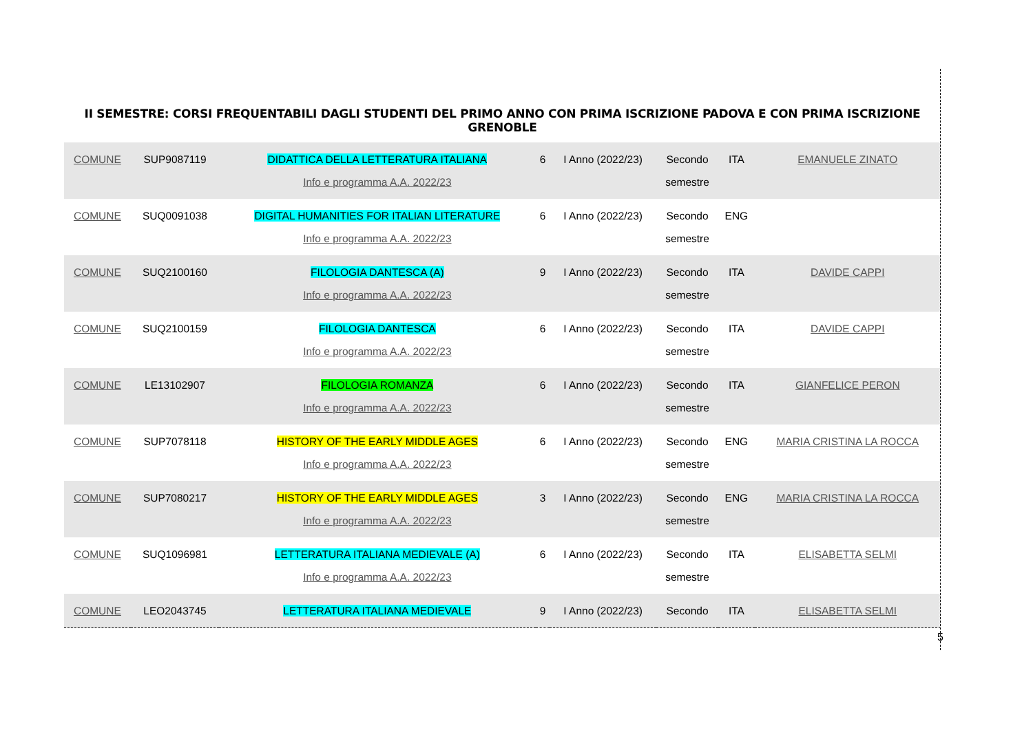II SEMESTRE: CORSI FREQUENTABILI DAGLI STUDENTI DEL PRIMO ANNO CON PRIMA ISCRIZIONE PADOVA E CON PRIMA ISCRIZIONE GRENOBLE
| COMUNE | SUP9087119 | DIDATTICA DELLA LETTERATURA ITALIANA Info e programma A.A. 2022/23 | 6 | I Anno (2022/23) | Secondo semestre | ITA | EMANUELE ZINATO |
| COMUNE | SUQ0091038 | DIGITAL HUMANITIES FOR ITALIAN LITERATURE Info e programma A.A. 2022/23 | 6 | I Anno (2022/23) | Secondo semestre | ENG | |
| COMUNE | SUQ2100160 | FILOLOGIA DANTESCA (A) Info e programma A.A. 2022/23 | 9 | I Anno (2022/23) | Secondo semestre | ITA | DAVIDE CAPPI |
| COMUNE | SUQ2100159 | FILOLOGIA DANTESCA Info e programma A.A. 2022/23 | 6 | I Anno (2022/23) | Secondo semestre | ITA | DAVIDE CAPPI |
| COMUNE | LE13102907 | FILOLOGIA ROMANZA Info e programma A.A. 2022/23 | 6 | I Anno (2022/23) | Secondo semestre | ITA | GIANFELICE PERON |
| COMUNE | SUP7078118 | HISTORY OF THE EARLY MIDDLE AGES Info e programma A.A. 2022/23 | 6 | I Anno (2022/23) | Secondo semestre | ENG | MARIA CRISTINA LA ROCCA |
| COMUNE | SUP7080217 | HISTORY OF THE EARLY MIDDLE AGES Info e programma A.A. 2022/23 | 3 | I Anno (2022/23) | Secondo semestre | ENG | MARIA CRISTINA LA ROCCA |
| COMUNE | SUQ1096981 | LETTERATURA ITALIANA MEDIEVALE (A) Info e programma A.A. 2022/23 | 6 | I Anno (2022/23) | Secondo semestre | ITA | ELISABETTA SELMI |
| COMUNE | LEO2043745 | LETTERATURA ITALIANA MEDIEVALE | 9 | I Anno (2022/23) | Secondo | ITA | ELISABETTA SELMI |
5